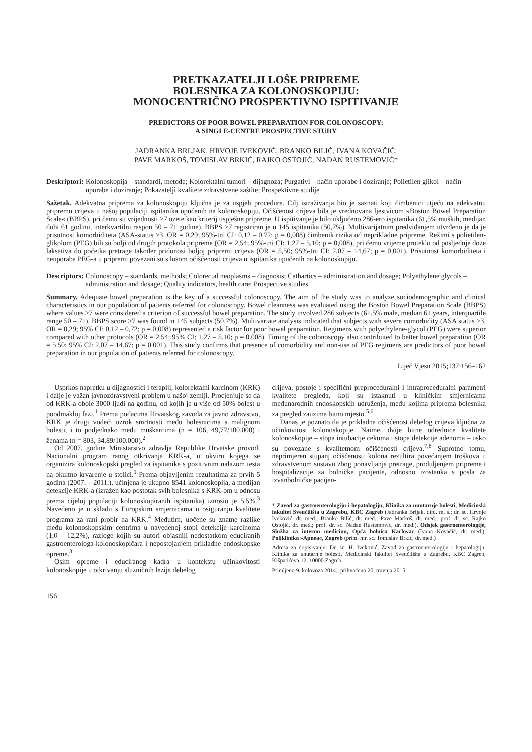PRETKAZATELJI LOŠE PRIPREME
BOLESNIKA ZA KOLONOSKOPIJU:
MONOCENTRIČNO PROSPEKTIVNO ISPITIVANJE
PREDICTORS OF POOR BOWEL PREPARATION FOR COLONOSCOPY:
A SINGLE-CENTRE PROSPECTIVE STUDY
JADRANKA BRLJAK, HRVOJE IVEKOVIĆ, BRANKO BILIĆ, IVANA KOVAČIĆ,
PAVE MARKOŠ, TOMISLAV BRKIĆ, RAJKO OSTOJIĆ, NADAN RUSTEMOVIĆ*
Deskriptori: Kolonoskopija – standardi, metode; Kolorektalni tumori – dijagnoza; Purgativi – način uporabe i doziranje; Polietilen glikol – način uporabe i doziranje; Pokazatelji kvalitete zdravstvene zaštite; Prospektivne studije
Sažetak. Adekvatna priprema za kolonoskopiju ključna je za uspjeh procedure. Cilj istraživanja bio je saznati koji čimbenici utječu na adekvatnu pripremu crijeva u našoj populaciji ispitanika upućenih na kolonoskopiju. Očišćenost crijeva bila je vrednovana ljestvicom »Boston Bowel Preparation Scale« (BBPS), pri čemu su vrijednosti ≥7 uzete kao kriterij uspješne pripreme. U ispitivanje je bilo uključeno 286-ero ispitanika (61,5% muških, medijan dobi 61 godinu, interkvartilni raspon 50 – 71 godine). BBPS ≥7 registriran je u 145 ispitanika (50,7%). Multivarijatnim predviđanjem utvrđeno je da je prisutnost komorbiditeta (ASA-status ≥3, OR = 0,29; 95%-tni CI: 0,12 – 0,72; p = 0,008) čimbenik rizika od neprikladne pripreme. Režimi s polietilen-glikolom (PEG) bili su bolji od drugih protokola pripreme (OR = 2,54; 95%-tni CI: 1,27 – 5,10; p = 0,008), pri čemu vrijeme proteklo od posljednje doze laksativa do početka pretrage također pridonosi boljoj pripremi crijeva (OR = 5,50; 95%-tni CI: 2,07 – 14,67; p = 0,001). Prisutnost komorbiditeta i neuporaba PEG-a u pripremi povezani su s lošom očišćenosti crijeva u ispitanika upućenih na kolonoskopiju.
Descriptors: Colonoscopy – standards, methods; Colorectal neoplasms – diagnosis; Cathartics – administration and dosage; Polyethylene glycols – administration and dosage; Quality indicators, health care; Prospective studies
Summary. Adequate bowel preparation is the key of a successful colonoscopy. The aim of the study was to analyze sociodemographic and clinical characteristics in our population of patients referred for colonoscopy. Bowel cleanness was evaluated using the Boston Bowel Preparation Scale (BBPS) where values ≥7 were considered a criterion of successful bowel preparation. The study involved 286 subjects (61.5% male, median 61 years, interquartile range 50 – 71). BBPS score ≥7 was found in 145 subjects (50.7%). Multivariate analysis indicated that subjects with severe comorbidity (ASA status ≥3, OR = 0,29; 95% CI: 0,12 – 0,72; p = 0,008) represented a risk factor for poor bowel preparation. Regimens with polyethylene-glycol (PEG) were superior compared with other protocols (OR = 2.54; 95% CI: 1.27 – 5.10; p = 0.008). Timing of the colonoscopy also contributed to better bowel preparation (OR = 5.50; 95% CI: 2.07 – 14.67; p = 0.001). This study confirms that presence of comorbidity and non-use of PEG regimens are predictors of poor bowel preparation in our population of patients referred for colonoscopy.
Liječ Vjesn 2015;137:156–162
Usprkos napretku u dijagnostici i terapiji, kolorektalni karcinom (KRK) i dalje je važan javnozdravstveni problem u našoj zemlji. Procjenjuje se da od KRK-a obole 3000 ljudi na godinu, od kojih je u više od 50% bolest u poodmakloj fazi.<sup>1</sup> Prema podacima Hrvatskog zavoda za javno zdravstvo, KRK je drugi vodeći uzrok smrtnosti među bolesnicima s malignom bolesti, i to podjednako među muškarcima (n = 106, 49,77/100.000) i ženama (n = 803, 34,89/100.000).<sup>2</sup>
Od 2007. godine Ministarstvo zdravlja Republike Hrvatske provodi Nacionalni program ranog otkrivanja KRK-a, u okviru kojega se organizira kolonoskopski pregled za ispitanike s pozitivnim nalazom testa na okultno krvarenje u stolici.<sup>1</sup> Prema objavljenim rezultatima za prvih 5 godina (2007. – 2011.), učinjena je ukupno 8541 kolonoskopija, a medijan detekcije KRK-a (izražen kao postotak svih bolesnika s KRK-om u odnosu prema cijeloj populaciji kolonoskopiranih ispitanika) iznosio je 5,5%.<sup>3</sup> Navedeno je u skladu s Europskim smjernicama u osiguranju kvalitete programa za rani probir na KRK.<sup>4</sup> Međutim, uočene su znatne razlike među kolonoskopskim centrima u navedenoj stopi detekcije karcinoma (1,0 – 12,2%), razloge kojih su autori objasnili nedostatkom educiranih gastroenterologa-kolonoskopičara i nepostojanjem prikladne endoskopske opreme.<sup>3</sup>
Osim opreme i educiranog kadra u kontekstu učinkovitosti kolonoskopije u otkrivanju sluzničnih lezija debelog
crijeva, postoje i specifični preproceduralni i intraproceduralni parametri kvalitete pregleda, koji su istaknuti u kliničkim smjernicama međunarodnih endoskopskih udruženja, među kojima priprema bolesnika za pregled zauzima bitno mjesto.<sup>5,6</sup>
Danas je poznato da je prikladna očišćenost debelog crijeva ključna za učinkovitost kolonoskopije. Naime, dvije bitne odrednice kvalitete kolonoskopije – stopa intubacije cekuma i stopa detekcije adenoma – usko su povezane s kvalitetnom očišćenosti crijeva.<sup>7,8</sup> Suprotno tomu, neprimjeren stupanj očišćenosti kolona rezultira povećanjem troškova u zdravstvenom sustavu zbog ponavljanja pretrage, produljenjem pripreme i hospitalizacije za bolničke pacijente, odnosno izostanka s posla za izvanbolničke pacijen-
* Zavod za gastroenterologiju i hepatologiju, Klinika za unutarnje bolesti, Medicinski fakultet Sveučilišta u Zagrebu, KBC Zagreb (Jadranka Brljak, dipl. m. s.; dr. sc. Hrvoje Iveković, dr. med.; Branko Bilić, dr. med.; Pave Markoš, dr. med.; prof. dr. sc. Rajko Ostojić, dr. med.; prof. dr. sc. Nadan Rustemović, dr. med.), Odsjek gastroenterologije, Služba za internu medicinu, Opća bolnica Karlovac (Ivana Kovačić, dr. med.), Poliklinika »Apnea«, Zagreb (prim. mr. sc. Tomislav Brkić, dr. med.)
Adresa za dopisivanje: Dr. sc. H. Iveković, Zavod za gastroenterologiju i hepatologiju, Klinika za unutarnje bolesti, Medicinski fakultet Sveučilišta u Zagrebu, KBC Zagreb, Kišpatićeva 12, 10000 Zagreb
Primljeno 9. kolovoza 2014., prihvaćeno 20. travnja 2015.
156